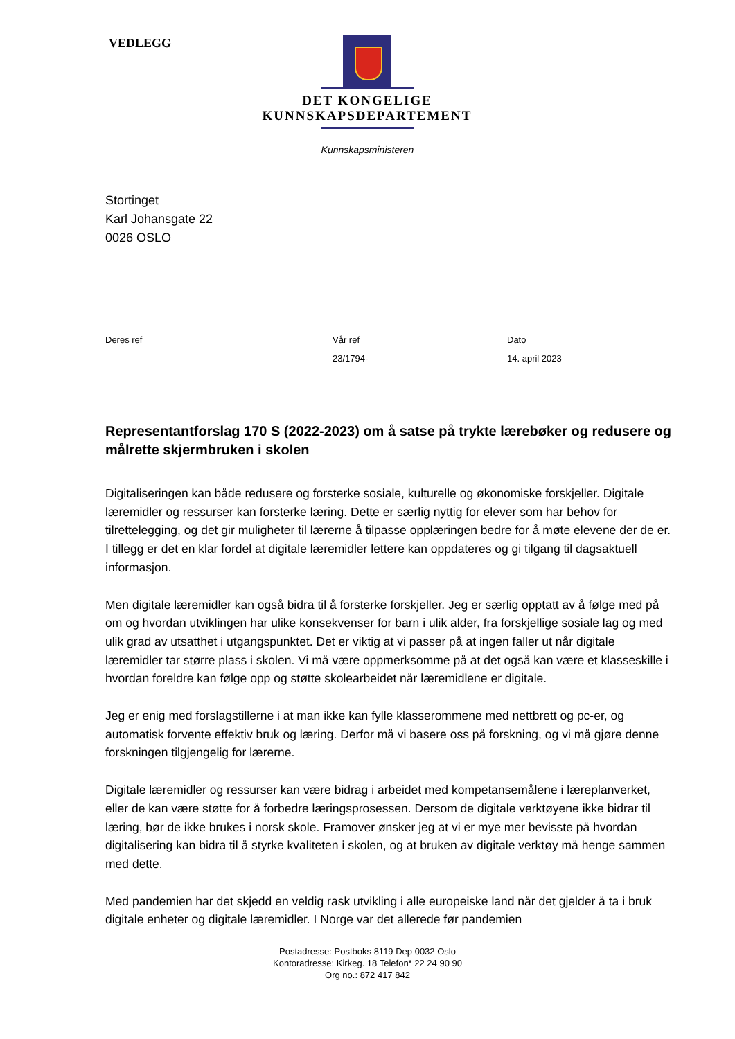VEDLEGG
DET KONGELIGE
KUNNSKAPSDEPARTEMENT
Kunnskapsministeren
Stortinget
Karl Johansgate 22
0026 OSLO
Deres ref Vår ref
23/1794-
Dato
14. april 2023
Representantforslag 170 S (2022-2023) om å satse på trykte lærebøker og redusere og målrette skjermbruken i skolen
Digitaliseringen kan både redusere og forsterke sosiale, kulturelle og økonomiske forskjeller. Digitale læremidler og ressurser kan forsterke læring. Dette er særlig nyttig for elever som har behov for tilrettelegging, og det gir muligheter til lærerne å tilpasse opplæringen bedre for å møte elevene der de er. I tillegg er det en klar fordel at digitale læremidler lettere kan oppdateres og gi tilgang til dagsaktuell informasjon.
Men digitale læremidler kan også bidra til å forsterke forskjeller. Jeg er særlig opptatt av å følge med på om og hvordan utviklingen har ulike konsekvenser for barn i ulik alder, fra forskjellige sosiale lag og med ulik grad av utsatthet i utgangspunktet. Det er viktig at vi passer på at ingen faller ut når digitale læremidler tar større plass i skolen. Vi må være oppmerksomme på at det også kan være et klasseskille i hvordan foreldre kan følge opp og støtte skolearbeidet når læremidlene er digitale.
Jeg er enig med forslagstillerne i at man ikke kan fylle klasserommene med nettbrett og pc-er, og automatisk forvente effektiv bruk og læring. Derfor må vi basere oss på forskning, og vi må gjøre denne forskningen tilgjengelig for lærerne.
Digitale læremidler og ressurser kan være bidrag i arbeidet med kompetansemålene i læreplanverket, eller de kan være støtte for å forbedre læringsprosessen. Dersom de digitale verktøyene ikke bidrar til læring, bør de ikke brukes i norsk skole. Framover ønsker jeg at vi er mye mer bevisste på hvordan digitalisering kan bidra til å styrke kvaliteten i skolen, og at bruken av digitale verktøy må henge sammen med dette.
Med pandemien har det skjedd en veldig rask utvikling i alle europeiske land når det gjelder å ta i bruk digitale enheter og digitale læremidler. I Norge var det allerede før pandemien
Postadresse: Postboks 8119 Dep 0032 Oslo
Kontoradresse: Kirkeg. 18 Telefon* 22 24 90 90
Org no.: 872 417 842